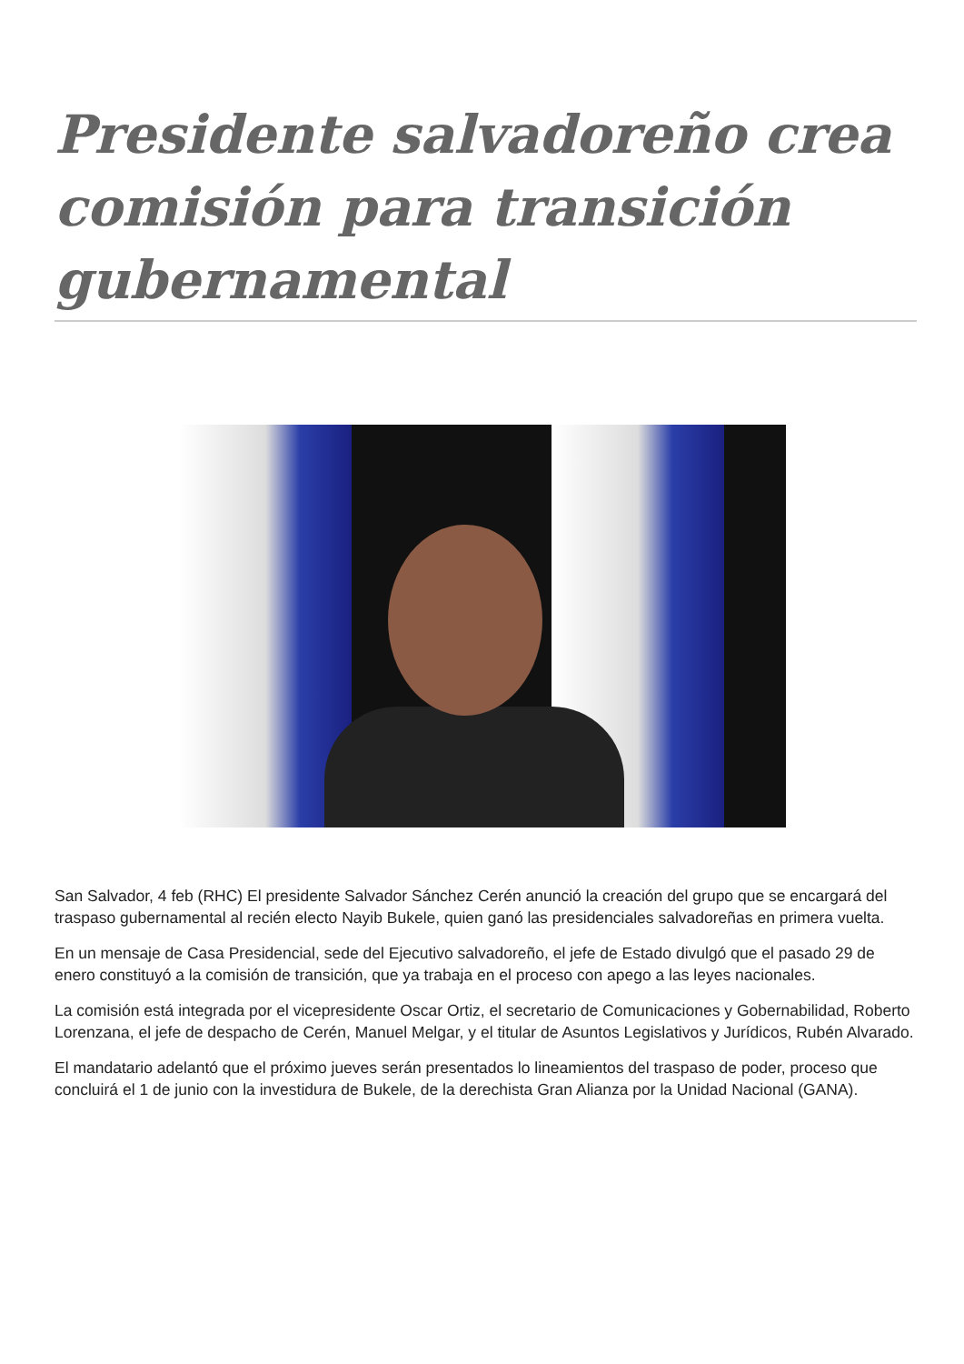Presidente salvadoreño crea comisión para transición gubernamental
San Salvador, 4 feb (RHC) El presidente Salvador Sánchez Cerén anunció la creación del grupo que se encargará del traspaso gubernamental al recién electo Nayib Bukele, quien ganó las presidenciales salvadoreñas en primera vuelta.
En un mensaje de Casa Presidencial, sede del Ejecutivo salvadoreño, el jefe de Estado divulgó que el pasado 29 de enero constituyó a la comisión de transición, que ya trabaja en el proceso con apego a las leyes nacionales.
La comisión está integrada por el vicepresidente Oscar Ortiz, el secretario de Comunicaciones y Gobernabilidad, Roberto Lorenzana, el jefe de despacho de Cerén, Manuel Melgar, y el titular de Asuntos Legislativos y Jurídicos, Rubén Alvarado.
El mandatario adelantó que el próximo jueves serán presentados lo lineamientos del traspaso de poder, proceso que concluirá el 1 de junio con la investidura de Bukele, de la derechista Gran Alianza por la Unidad Nacional (GANA).